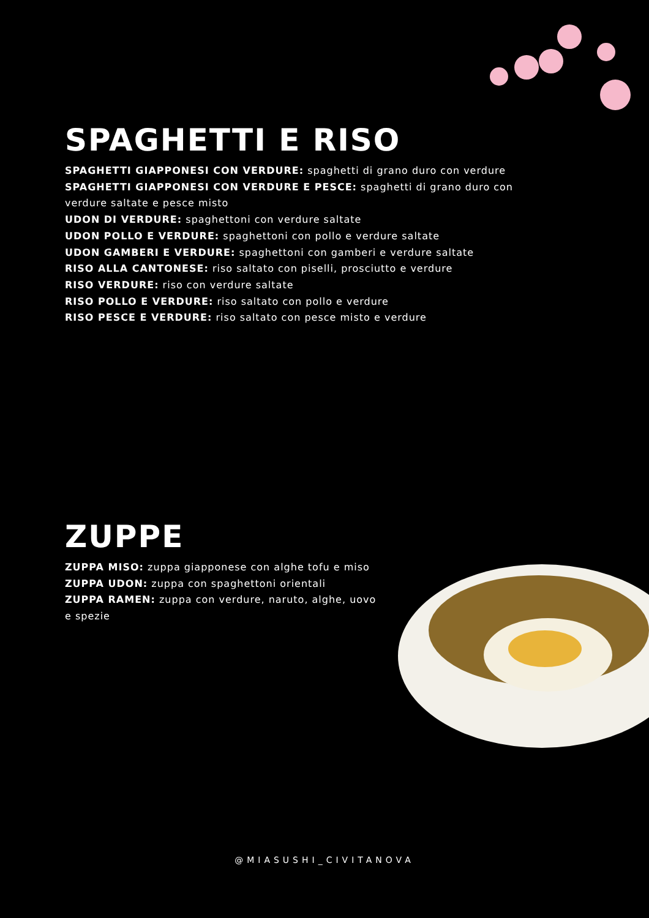SPAGHETTI E RISO
SPAGHETTI GIAPPONESI CON VERDURE: spaghetti di grano duro con verdure
SPAGHETTI GIAPPONESI CON VERDURE E PESCE: spaghetti di grano duro con verdure saltate e pesce misto
UDON DI VERDURE: spaghettoni con verdure saltate
UDON POLLO E VERDURE: spaghettoni con pollo e verdure saltate
UDON GAMBERI E VERDURE: spaghettoni con gamberi e verdure saltate
RISO ALLA CANTONESE: riso saltato con piselli, prosciutto e verdure
RISO VERDURE: riso con verdure saltate
RISO POLLO E VERDURE: riso saltato con pollo e verdure
RISO PESCE E VERDURE: riso saltato con pesce misto e verdure
ZUPPE
ZUPPA MISO: zuppa giapponese con alghe tofu e miso
ZUPPA UDON: zuppa con spaghettoni orientali
ZUPPA RAMEN: zuppa con verdure, naruto, alghe, uovo e spezie
@MIASUSHI_CIVITANOVA